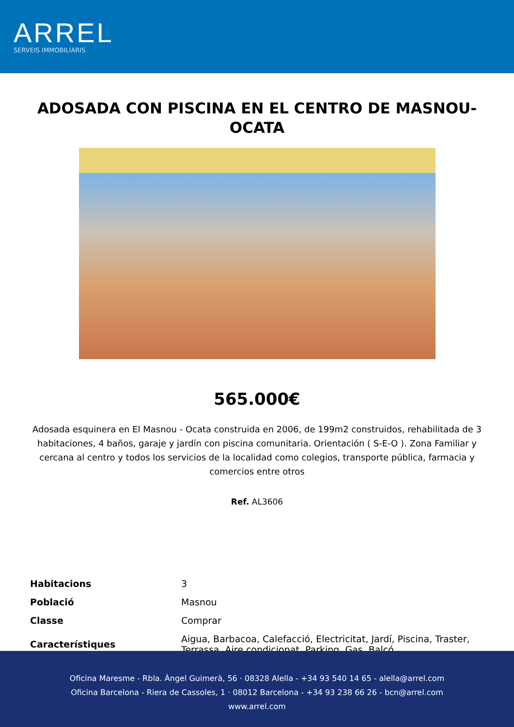ARREL
SERVEIS IMMOBILIARIS
ADOSADA CON PISCINA EN EL CENTRO DE MASNOU-OCATA
565.000€
Adosada esquinera en El Masnou - Ocata construida en 2006, de 199m2 construidos, rehabilitada de 3 habitaciones, 4 baños, garaje y jardín con piscina comunitaria. Orientación ( S-E-O ). Zona Familiar y cercana al centro y todos los servicios de la localidad como colegios, transporte pública, farmacia y comercios entre otros
Ref. AL3606
| Habitacions | 3 |
| Població | Masnou |
| Classe | Comprar |
| Característiques | Aigua, Barbacoa, Calefacció, Electricitat, Jardí, Piscina, Traster, Terrassa, Aire condicionat, Parking, Gas, Balcó |
Oficina Maresme - Rbla. Àngel Guimerà, 56 · 08328 Alella - +34 93 540 14 65 - alella@arrel.com
Oficina Barcelona - Riera de Cassoles, 1 · 08012 Barcelona - +34 93 238 66 26 - bcn@arrel.com
www.arrel.com